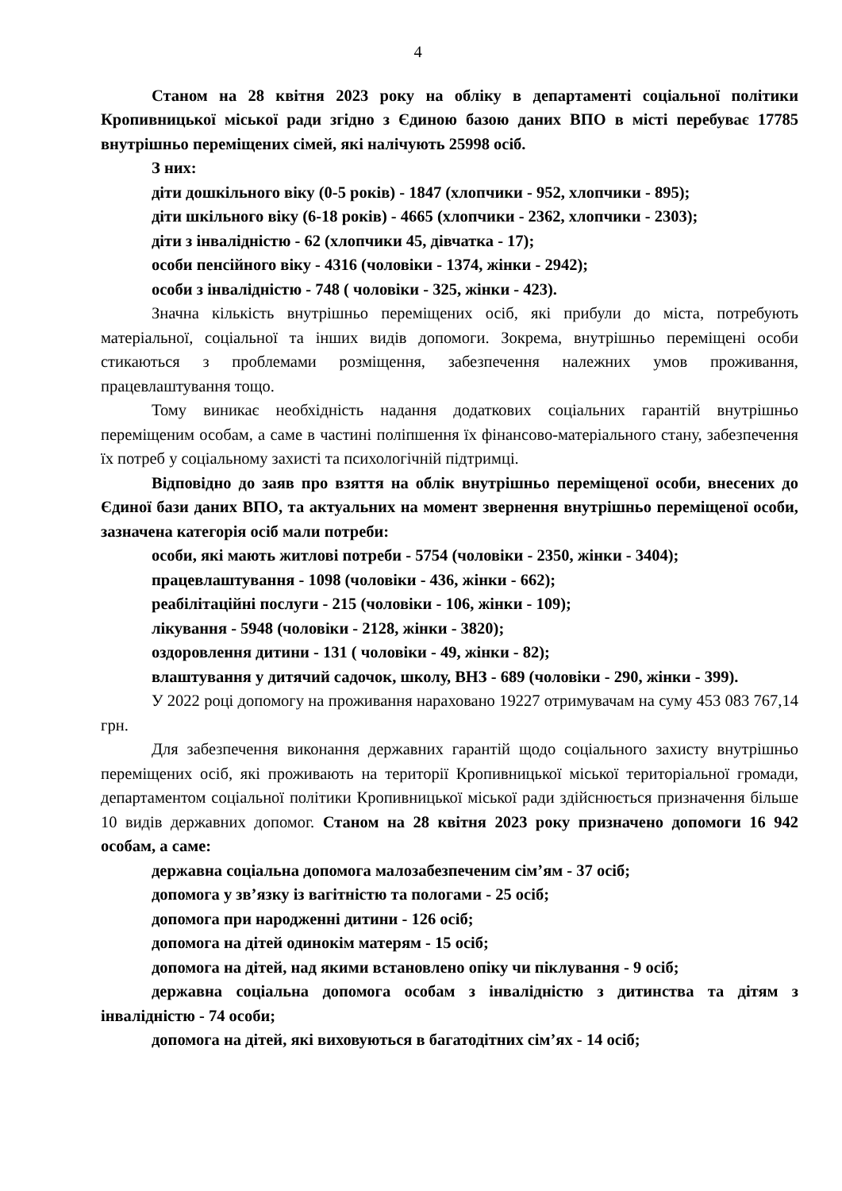4
Станом на 28 квітня 2023 року на обліку в департаменті соціальної політики Кропивницької міської ради згідно з Єдиною базою даних ВПО в місті перебуває 17785 внутрішньо переміщених сімей, які налічують 25998 осіб.
З них:
діти дошкільного віку (0-5 років) - 1847 (хлопчики - 952, хлопчики - 895);
діти шкільного віку (6-18 років) - 4665 (хлопчики - 2362, хлопчики - 2303);
діти з інвалідністю - 62 (хлопчики 45, дівчатка - 17);
особи пенсійного віку - 4316 (чоловіки - 1374, жінки - 2942);
особи з інвалідністю - 748 ( чоловіки - 325, жінки - 423).
Значна кількість внутрішньо переміщених осіб, які прибули до міста, потребують матеріальної, соціальної та інших видів допомоги. Зокрема, внутрішньо переміщені особи стикаються з проблемами розміщення, забезпечення належних умов проживання, працевлаштування тощо.
Тому виникає необхідність надання додаткових соціальних гарантій внутрішньо переміщеним особам, а саме в частині поліпшення їх фінансово-матеріального стану, забезпечення їх потреб у соціальному захисті та психологічній підтримці.
Відповідно до заяв про взяття на облік внутрішньо переміщеної особи, внесених до Єдиної бази даних ВПО, та актуальних на момент звернення внутрішньо переміщеної особи, зазначена категорія осіб мали потреби:
особи, які мають житлові потреби - 5754 (чоловіки - 2350, жінки - 3404);
працевлаштування - 1098 (чоловіки - 436, жінки - 662);
реабілітаційні послуги - 215 (чоловіки - 106, жінки - 109);
лікування - 5948 (чоловіки - 2128, жінки - 3820);
оздоровлення дитини - 131 ( чоловіки - 49, жінки - 82);
влаштування у дитячий садочок, школу, ВНЗ - 689 (чоловіки - 290, жінки - 399).
У 2022 році допомогу на проживання нараховано 19227 отримувачам на суму 453 083 767,14 грн.
Для забезпечення виконання державних гарантій щодо соціального захисту внутрішньо переміщених осіб, які проживають на території Кропивницької міської територіальної громади, департаментом соціальної політики Кропивницької міської ради здійснюється призначення більше 10 видів державних допомог. Станом на 28 квітня 2023 року призначено допомоги 16 942 особам, а саме:
державна соціальна допомога малозабезпеченим сім’ям - 37 осіб;
допомога у зв’язку із вагітністю та пологами - 25 осіб;
допомога при народженні дитини - 126 осіб;
допомога на дітей одинокім матерям - 15 осіб;
допомога на дітей, над якими встановлено опіку чи піклування - 9 осіб;
державна соціальна допомога особам з інвалідністю з дитинства та дітям з інвалідністю - 74 особи;
допомога на дітей, які виховуються в багатодітних сім’ях - 14 осіб;